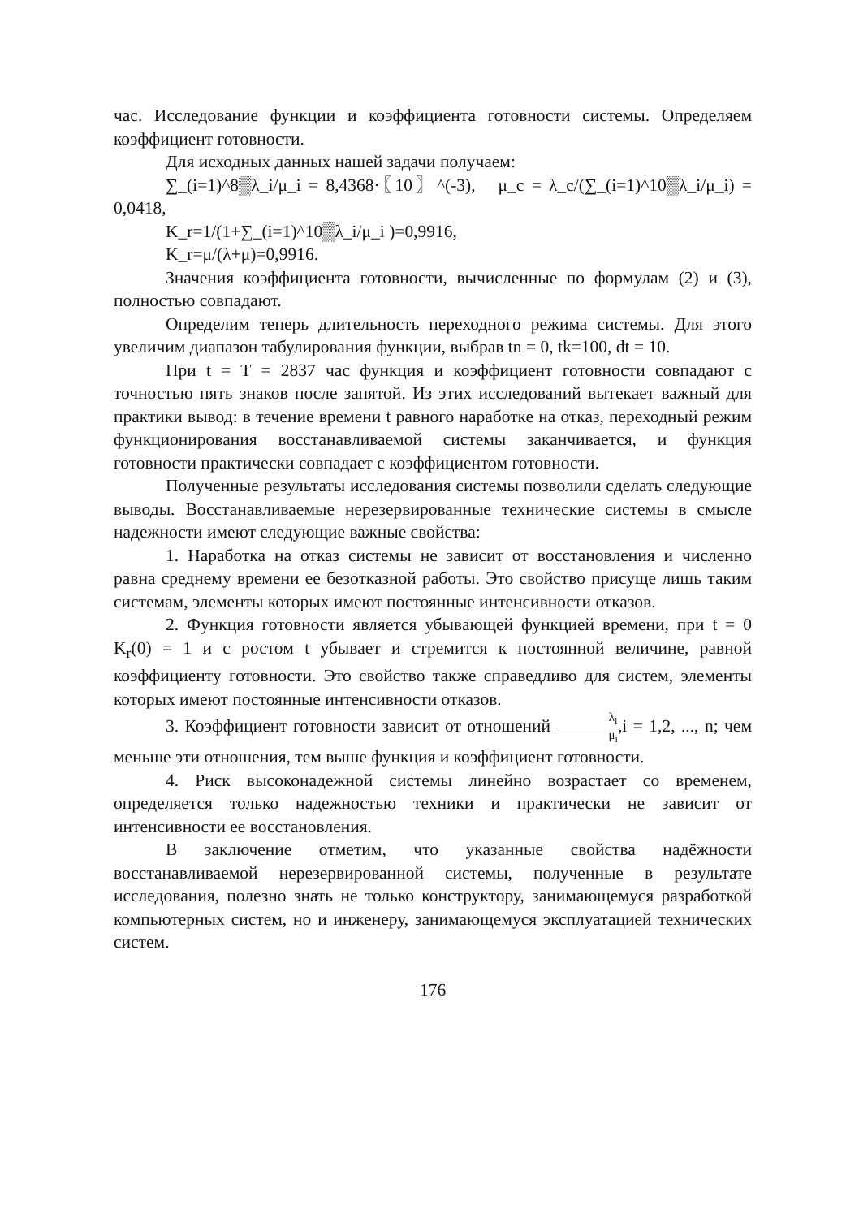час. Исследование функции и коэффициента готовности системы. Определяем коэффициент готовности.
Для исходных данных нашей задачи получаем:
∑_(i=1)^8▒λ_i/μ_i = 8,4368·〖10〗^(-3), μ_c = λ_c/(∑_(i=1)^10▒λ_i/μ_i) = 0,0418,
K_r=1/(1+∑_(i=1)^10▒λ_i/μ_i )=0,9916,
K_r=μ/(λ+μ)=0,9916.
Значения коэффициента готовности, вычисленные по формулам (2) и (3), полностью совпадают.
Определим теперь длительность переходного режима системы. Для этого увеличим диапазон табулирования функции, выбрав tn = 0, tk=100, dt = 10.
При t = T = 2837 час функция и коэффициент готовности совпадают с точностью пять знаков после запятой. Из этих исследований вытекает важный для практики вывод: в течение времени t равного наработке на отказ, переходный режим функционирования восстанавливаемой системы заканчивается, и функция готовности практически совпадает с коэффициентом готовности.
Полученные результаты исследования системы позволили сделать следующие выводы. Восстанавливаемые нерезервированные технические системы в смысле надежности имеют следующие важные свойства:
1. Наработка на отказ системы не зависит от восстановления и численно равна среднему времени ее безотказной работы. Это свойство присуще лишь таким системам, элементы которых имеют постоянные интенсивности отказов.
2. Функция готовности является убывающей функцией времени, при t = 0 K<sub>r</sub>(0) = 1 и с ростом t убывает и стремится к постоянной величине, равной коэффициенту готовности. Это свойство также справедливо для систем, элементы которых имеют постоянные интенсивности отказов.
3. Коэффициент готовности зависит от отношений λ<sub>i</sub> μ<sub>i</sub>,i = 1,2, ..., n; чем меньше эти отношения, тем выше функция и коэффициент готовности.
4. Риск высоконадежной системы линейно возрастает со временем, определяется только надежностью техники и практически не зависит от интенсивности ее восстановления.
В заключение отметим, что указанные свойства надёжности восстанавливаемой нерезервированной системы, полученные в результате исследования, полезно знать не только конструктору, занимающемуся разработкой компьютерных систем, но и инженеру, занимающемуся эксплуатацией технических систем.
176